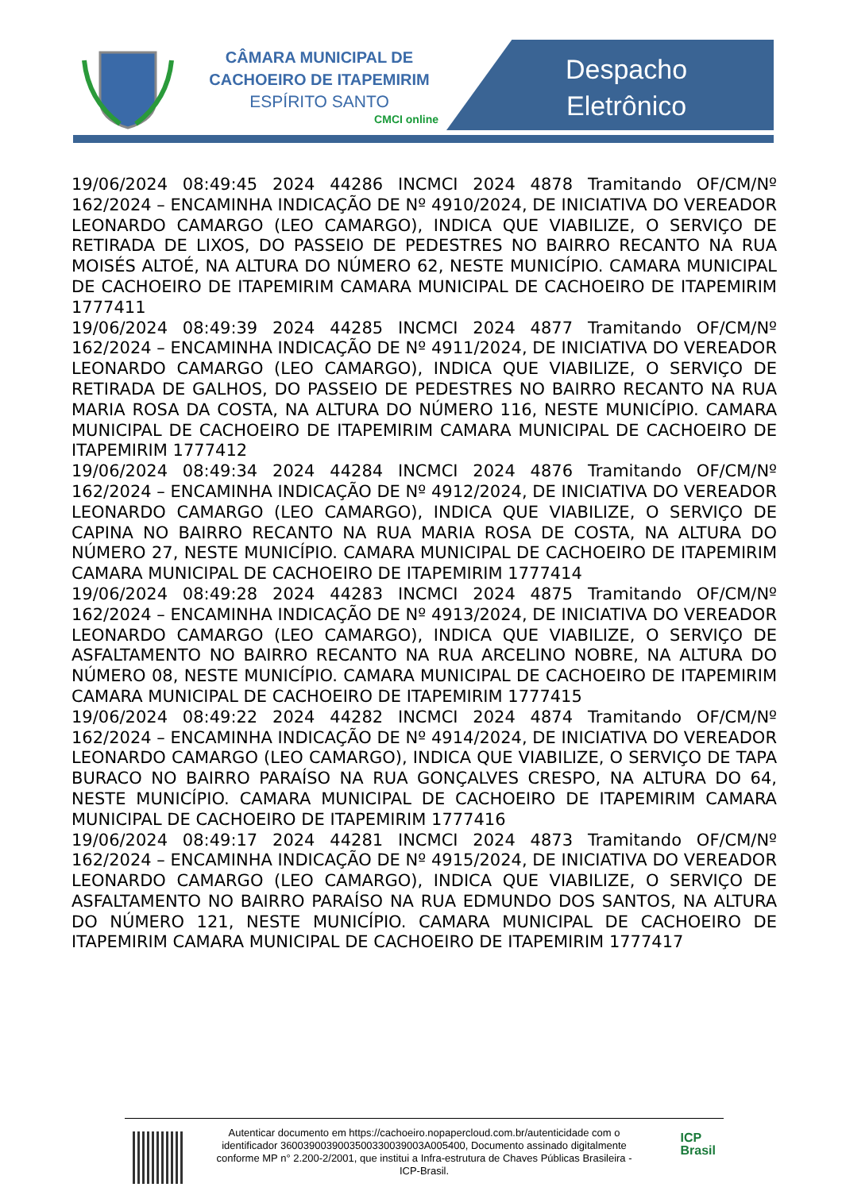CÂMARA MUNICIPAL DE
CACHOEIRO DE ITAPEMIRIM
ESPÍRITO SANTO
CMCI online
Despacho
Eletrônico
19/06/2024 08:49:45 2024 44286 INCMCI 2024 4878 Tramitando OF/CM/Nº 162/2024 – ENCAMINHA INDICAÇÃO DE Nº 4910/2024, DE INICIATIVA DO VEREADOR LEONARDO CAMARGO (LEO CAMARGO), INDICA QUE VIABILIZE, O SERVIÇO DE RETIRADA DE LIXOS, DO PASSEIO DE PEDESTRES NO BAIRRO RECANTO NA RUA MOISÉS ALTOÉ, NA ALTURA DO NÚMERO 62, NESTE MUNICÍPIO. CAMARA MUNICIPAL DE CACHOEIRO DE ITAPEMIRIM CAMARA MUNICIPAL DE CACHOEIRO DE ITAPEMIRIM 1777411
19/06/2024 08:49:39 2024 44285 INCMCI 2024 4877 Tramitando OF/CM/Nº 162/2024 – ENCAMINHA INDICAÇÃO DE Nº 4911/2024, DE INICIATIVA DO VEREADOR LEONARDO CAMARGO (LEO CAMARGO), INDICA QUE VIABILIZE, O SERVIÇO DE RETIRADA DE GALHOS, DO PASSEIO DE PEDESTRES NO BAIRRO RECANTO NA RUA MARIA ROSA DA COSTA, NA ALTURA DO NÚMERO 116, NESTE MUNICÍPIO. CAMARA MUNICIPAL DE CACHOEIRO DE ITAPEMIRIM CAMARA MUNICIPAL DE CACHOEIRO DE ITAPEMIRIM 1777412
19/06/2024 08:49:34 2024 44284 INCMCI 2024 4876 Tramitando OF/CM/Nº 162/2024 – ENCAMINHA INDICAÇÃO DE Nº 4912/2024, DE INICIATIVA DO VEREADOR LEONARDO CAMARGO (LEO CAMARGO), INDICA QUE VIABILIZE, O SERVIÇO DE CAPINA NO BAIRRO RECANTO NA RUA MARIA ROSA DE COSTA, NA ALTURA DO NÚMERO 27, NESTE MUNICÍPIO. CAMARA MUNICIPAL DE CACHOEIRO DE ITAPEMIRIM CAMARA MUNICIPAL DE CACHOEIRO DE ITAPEMIRIM 1777414
19/06/2024 08:49:28 2024 44283 INCMCI 2024 4875 Tramitando OF/CM/Nº 162/2024 – ENCAMINHA INDICAÇÃO DE Nº 4913/2024, DE INICIATIVA DO VEREADOR LEONARDO CAMARGO (LEO CAMARGO), INDICA QUE VIABILIZE, O SERVIÇO DE ASFALTAMENTO NO BAIRRO RECANTO NA RUA ARCELINO NOBRE, NA ALTURA DO NÚMERO 08, NESTE MUNICÍPIO. CAMARA MUNICIPAL DE CACHOEIRO DE ITAPEMIRIM CAMARA MUNICIPAL DE CACHOEIRO DE ITAPEMIRIM 1777415
19/06/2024 08:49:22 2024 44282 INCMCI 2024 4874 Tramitando OF/CM/Nº 162/2024 – ENCAMINHA INDICAÇÃO DE Nº 4914/2024, DE INICIATIVA DO VEREADOR LEONARDO CAMARGO (LEO CAMARGO), INDICA QUE VIABILIZE, O SERVIÇO DE TAPA BURACO NO BAIRRO PARAÍSO NA RUA GONÇALVES CRESPO, NA ALTURA DO 64, NESTE MUNICÍPIO. CAMARA MUNICIPAL DE CACHOEIRO DE ITAPEMIRIM CAMARA MUNICIPAL DE CACHOEIRO DE ITAPEMIRIM 1777416
19/06/2024 08:49:17 2024 44281 INCMCI 2024 4873 Tramitando OF/CM/Nº 162/2024 – ENCAMINHA INDICAÇÃO DE Nº 4915/2024, DE INICIATIVA DO VEREADOR LEONARDO CAMARGO (LEO CAMARGO), INDICA QUE VIABILIZE, O SERVIÇO DE ASFALTAMENTO NO BAIRRO PARAÍSO NA RUA EDMUNDO DOS SANTOS, NA ALTURA DO NÚMERO 121, NESTE MUNICÍPIO. CAMARA MUNICIPAL DE CACHOEIRO DE ITAPEMIRIM CAMARA MUNICIPAL DE CACHOEIRO DE ITAPEMIRIM 1777417
Autenticar documento em https://cachoeiro.nopapercloud.com.br/autenticidade com o identificador 3600390039003500330039003A005400, Documento assinado digitalmente conforme MP n° 2.200-2/2001, que institui a Infra-estrutura de Chaves Públicas Brasileira - ICP-Brasil.
ICP
Brasil